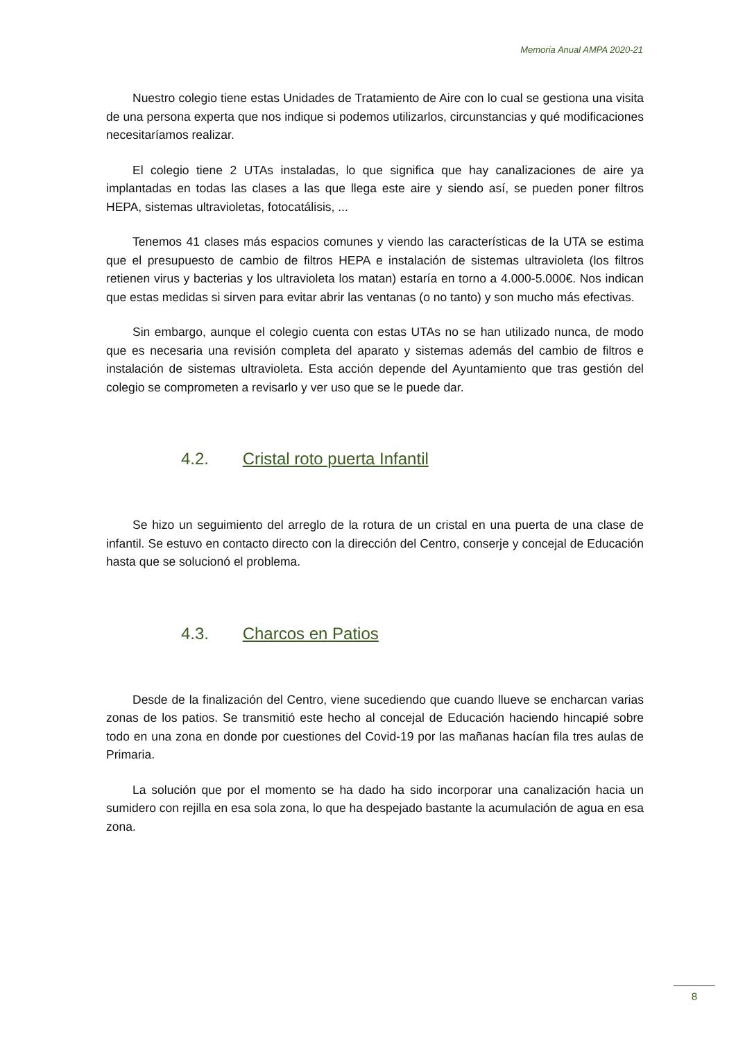Memoria Anual AMPA 2020-21
Nuestro colegio tiene estas Unidades de Tratamiento de Aire con lo cual se gestiona una visita de una persona experta que nos indique si podemos utilizarlos, circunstancias y qué modificaciones necesitaríamos realizar.
El colegio tiene 2 UTAs instaladas, lo que significa que hay canalizaciones de aire ya implantadas en todas las clases a las que llega este aire y siendo así, se pueden poner filtros HEPA, sistemas ultravioletas, fotocatálisis, ...
Tenemos 41 clases más espacios comunes y viendo las características de la UTA se estima que el presupuesto de cambio de filtros HEPA e instalación de sistemas ultravioleta (los filtros retienen virus y bacterias y los ultravioleta los matan) estaría en torno a 4.000-5.000€. Nos indican que estas medidas si sirven para evitar abrir las ventanas (o no tanto) y son mucho más efectivas.
Sin embargo, aunque el colegio cuenta con estas UTAs no se han utilizado nunca, de modo que es necesaria una revisión completa del aparato y sistemas además del cambio de filtros e instalación de sistemas ultravioleta. Esta acción depende del Ayuntamiento que tras gestión del colegio se comprometen a revisarlo y ver uso que se le puede dar.
4.2. Cristal roto puerta Infantil
Se hizo un seguimiento del arreglo de la rotura de un cristal en una puerta de una clase de infantil. Se estuvo en contacto directo con la dirección del Centro, conserje y concejal de Educación hasta que se solucionó el problema.
4.3. Charcos en Patios
Desde de la finalización del Centro, viene sucediendo que cuando llueve se encharcan varias zonas de los patios. Se transmitió este hecho al concejal de Educación haciendo hincapié sobre todo en una zona en donde por cuestiones del Covid-19 por las mañanas hacían fila tres aulas de Primaria.
La solución que por el momento se ha dado ha sido incorporar una canalización hacia un sumidero con rejilla en esa sola zona, lo que ha despejado bastante la acumulación de agua en esa zona.
8